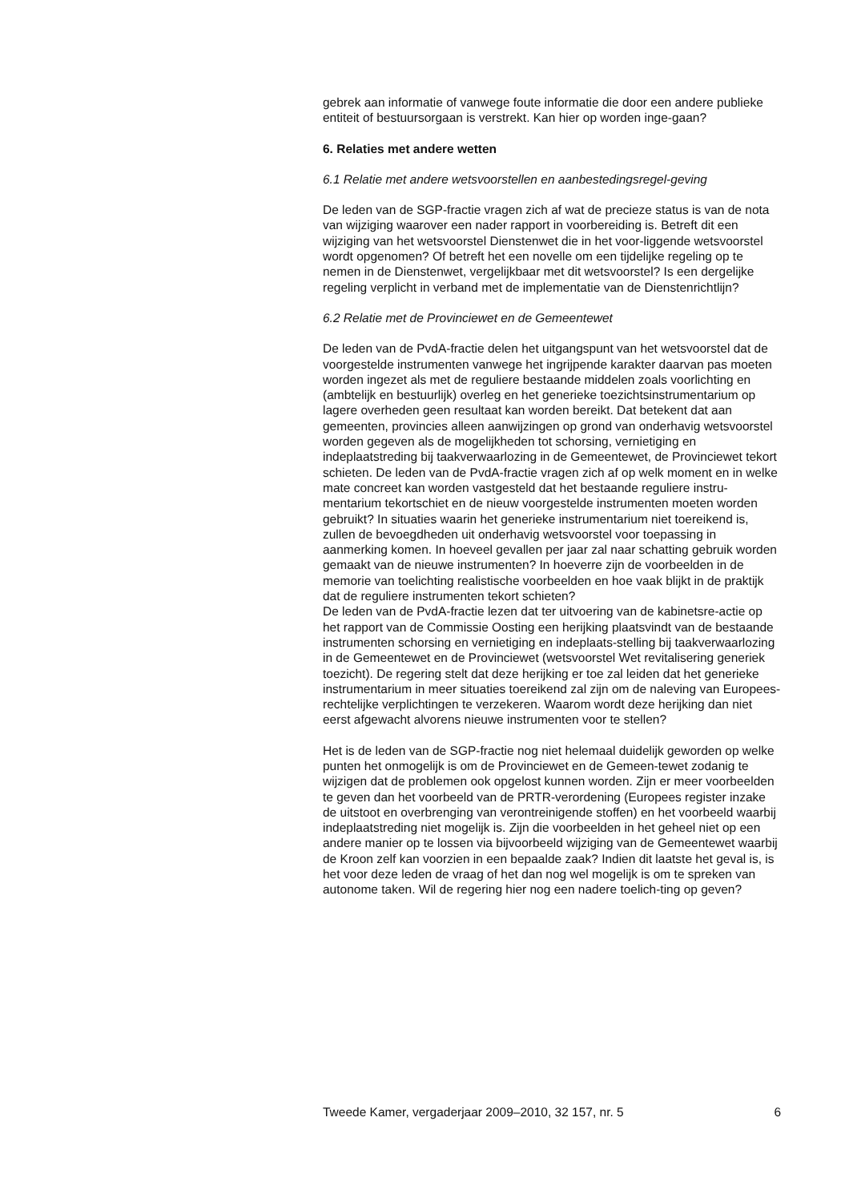gebrek aan informatie of vanwege foute informatie die door een andere publieke entiteit of bestuursorgaan is verstrekt. Kan hier op worden inge-gaan?
6. Relaties met andere wetten
6.1 Relatie met andere wetsvoorstellen en aanbestedingsregel-geving
De leden van de SGP-fractie vragen zich af wat de precieze status is van de nota van wijziging waarover een nader rapport in voorbereiding is. Betreft dit een wijziging van het wetsvoorstel Dienstenwet die in het voor-liggende wetsvoorstel wordt opgenomen? Of betreft het een novelle om een tijdelijke regeling op te nemen in de Dienstenwet, vergelijkbaar met dit wetsvoorstel? Is een dergelijke regeling verplicht in verband met de implementatie van de Dienstenrichtlijn?
6.2 Relatie met de Provinciewet en de Gemeentewet
De leden van de PvdA-fractie delen het uitgangspunt van het wetsvoorstel dat de voorgestelde instrumenten vanwege het ingrijpende karakter daarvan pas moeten worden ingezet als met de reguliere bestaande middelen zoals voorlichting en (ambtelijk en bestuurlijk) overleg en het generieke toezichtsinstrumentarium op lagere overheden geen resultaat kan worden bereikt. Dat betekent dat aan gemeenten, provincies alleen aanwijzingen op grond van onderhavig wetsvoorstel worden gegeven als de mogelijkheden tot schorsing, vernietiging en indeplaatstreding bij taakverwaarlozing in de Gemeentewet, de Provinciewet tekort schieten. De leden van de PvdA-fractie vragen zich af op welk moment en in welke mate concreet kan worden vastgesteld dat het bestaande reguliere instru-mentarium tekortschiet en de nieuw voorgestelde instrumenten moeten worden gebruikt? In situaties waarin het generieke instrumentarium niet toereikend is, zullen de bevoegdheden uit onderhavig wetsvoorstel voor toepassing in aanmerking komen. In hoeveel gevallen per jaar zal naar schatting gebruik worden gemaakt van de nieuwe instrumenten? In hoeverre zijn de voorbeelden in de memorie van toelichting realistische voorbeelden en hoe vaak blijkt in de praktijk dat de reguliere instrumenten tekort schieten?
De leden van de PvdA-fractie lezen dat ter uitvoering van de kabinetsre-actie op het rapport van de Commissie Oosting een herijking plaatsvindt van de bestaande instrumenten schorsing en vernietiging en indeplaats-stelling bij taakverwaarlozing in de Gemeentewet en de Provinciewet (wetsvoorstel Wet revitalisering generiek toezicht). De regering stelt dat deze herijking er toe zal leiden dat het generieke instrumentarium in meer situaties toereikend zal zijn om de naleving van Europees-rechtelijke verplichtingen te verzekeren. Waarom wordt deze herijking dan niet eerst afgewacht alvorens nieuwe instrumenten voor te stellen?
Het is de leden van de SGP-fractie nog niet helemaal duidelijk geworden op welke punten het onmogelijk is om de Provinciewet en de Gemeen-tewet zodanig te wijzigen dat de problemen ook opgelost kunnen worden. Zijn er meer voorbeelden te geven dan het voorbeeld van de PRTR-verordening (Europees register inzake de uitstoot en overbrenging van verontreinigende stoffen) en het voorbeeld waarbij indeplaatstreding niet mogelijk is. Zijn die voorbeelden in het geheel niet op een andere manier op te lossen via bijvoorbeeld wijziging van de Gemeentewet waarbij de Kroon zelf kan voorzien in een bepaalde zaak? Indien dit laatste het geval is, is het voor deze leden de vraag of het dan nog wel mogelijk is om te spreken van autonome taken. Wil de regering hier nog een nadere toelich-ting op geven?
Tweede Kamer, vergaderjaar 2009–2010, 32 157, nr. 5 6